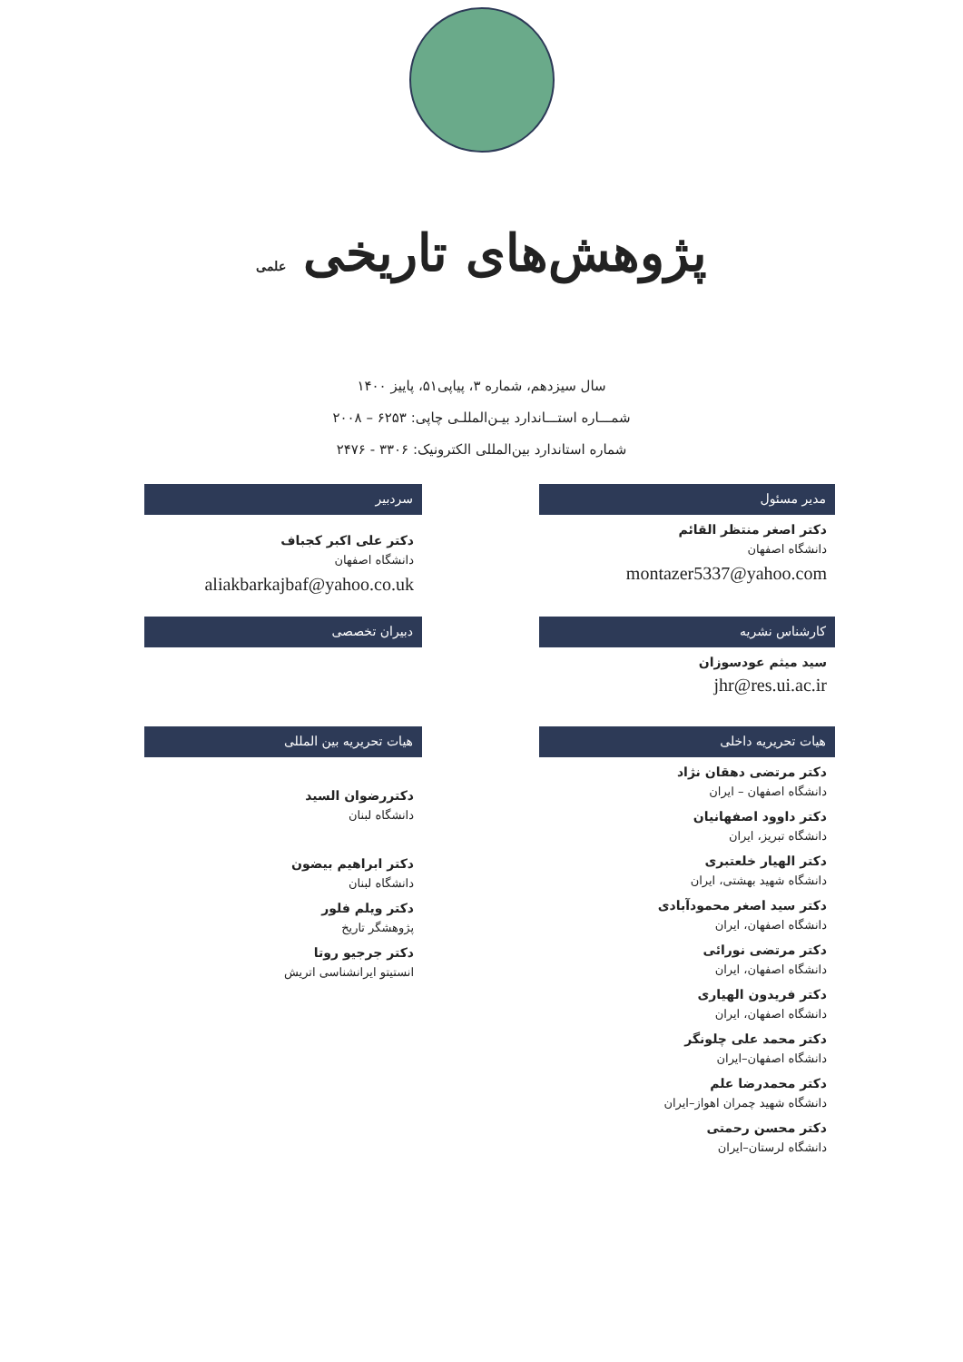پژوهش‌های تاریخی علمی
سال سیزدهم، شماره ۳، پیاپی۵۱، پاییز ۱۴۰۰
شمـــاره استـــاندارد بیـن‌المللـی چاپی: ۶۲۵۳ – ۲۰۰۸
شماره استاندارد بین‌المللی الکترونیک: ۳۳۰۶ - ۲۴۷۶
مدیر مسئول
دکتر اصغر منتظر القائم
دانشگاه اصفهان
montazer5337@yahoo.com
سردبیر
دکتر علی اکبر کجباف
دانشگاه اصفهان
aliakbarkajbaf@yahoo.co.uk
کارشناس نشریه
سید میثم عودسوزان
jhr@res.ui.ac.ir
دبیران تخصصی
هیات تحریریه داخلی
دکتر مرتضی دهقان نژاد
دانشگاه اصفهان – ایران
دکتر داوود اصفهانیان
دانشگاه تبریز، ایران
دکتر الهیار خلعتبری
دانشگاه شهید بهشتی، ایران
دکتر سید اصغر محمودآبادی
دانشگاه اصفهان، ایران
دکتر مرتضی نورائی
دانشگاه اصفهان، ایران
دکتر فریدون الهیاری
دانشگاه اصفهان، ایران
دکتر محمد علی چلونگر
دانشگاه اصفهان–ایران
دکتر محمدرضا علم
دانشگاه شهید چمران اهواز–ایران
دکتر محسن رحمتی
دانشگاه لرستان–ایران
هیات تحریریه بین المللی
دکتررضوان السید
دانشگاه لبنان
دکتر ابراهیم بیضون
دانشگاه لبنان
دکتر ویلم فلور
پژوهشگر تاریخ
دکتر جرجیو روتا
انستیتو ایرانشناسی اتریش